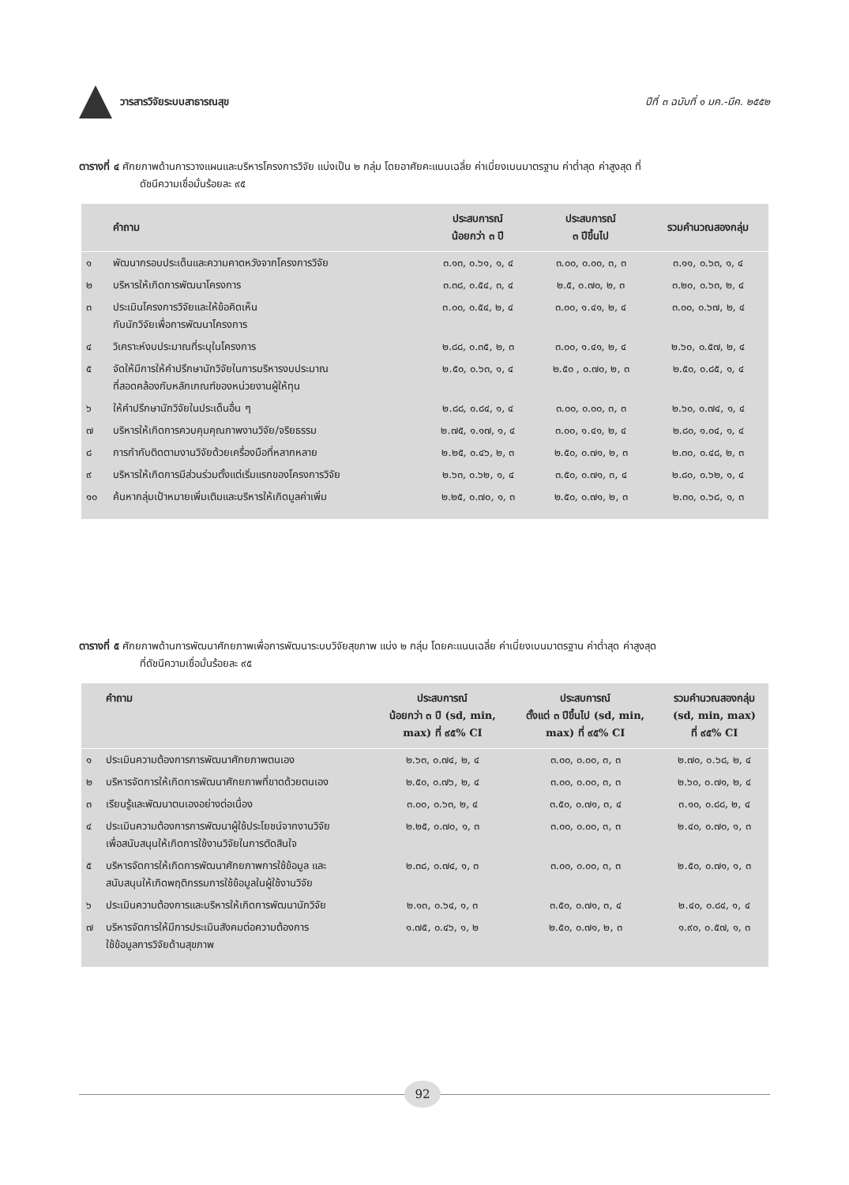วารสารวิจัยระบบสาธารณสุข
ปีที่ ๓ ฉบับที่ ๑ มค.-มีค. ๒๕๕๒
ตารางที่ ๔ ศักยภาพด้านการวางแผนและบริหารโครงการวิจัย แบ่งเป็น ๒ กลุ่ม โดยอาศัยคะแนนเฉลี่ย ค่าเบี่ยงเบนมาตรฐาน ค่าต่ำสุด ค่าสูงสุด ที่
ดัชนีความเชื่อมั่นร้อยละ ๙๕
| | คำถาม | ประสบการณ์ น้อยกว่า ๓ ปี | ประสบการณ์ ๓ ปีขึ้นไป | รวมคำนวณสองกลุ่ม |
| --- | --- | --- | --- | --- |
| ๑ | พัฒนากรอบประเด็นและความคาดหวังจากโครงการวิจัย | ๓.๑๓, ๐.๖๑, ๑, ๔ | ๓.๐๐, ๐.๐๐, ๓, ๓ | ๓.๑๑, ๐.๖๓, ๑, ๔ |
| ๒ | บริหารให้เกิดการพัฒนาโครงการ | ๓.๓๘, ๐.๕๔, ๓, ๔ | ๒.๕, ๐.๗๐, ๒, ๓ | ๓.๒๐, ๐.๖๓, ๒, ๔ |
| ๓ | ประเมินโครงการวิจัยและให้ข้อคิดเห็น กับนักวิจัยเพื่อการพัฒนาโครงการ | ๓.๐๐, ๐.๕๔, ๒, ๔ | ๓.๐๐, ๑.๔๑, ๒, ๔ | ๓.๐๐, ๐.๖๗, ๒, ๔ |
| ๔ | วิเคราะห์งบประมาณที่ระบุในโครงการ | ๒.๘๘, ๐.๓๕, ๒, ๓ | ๓.๐๐, ๑.๔๑, ๒, ๔ | ๒.๖๐, ๐.๕๗, ๒, ๔ |
| ๕ | จัดให้มีการให้คำปรึกษานักวิจัยในการบริหารงบประมาณ ที่สอดคล้องกับหลักเกณฑ์ของหน่วยงานผู้ให้ทุน | ๒.๕๐, ๐.๖๓, ๑, ๔ | ๒.๕๐ , ๐.๗๐, ๒, ๓ | ๒.๕๐, ๐.๘๕, ๑, ๔ |
| ๖ | ให้คำปรึกษานักวิจัยในประเด็นอื่น ๆ | ๒.๘๘, ๐.๘๔, ๑, ๔ | ๓.๐๐, ๐.๐๐, ๓, ๓ | ๒.๖๐, ๐.๗๔, ๑, ๔ |
| ๗ | บริหารให้เกิดการควบคุมคุณภาพงานวิจัย/จริยธรรม | ๒.๗๕, ๑.๑๗, ๑, ๔ | ๓.๐๐, ๑.๔๑, ๒, ๔ | ๒.๘๐, ๑.๐๔, ๑, ๔ |
| ๘ | การกำกับติดตามงานวิจัยด้วยเครื่องมือที่หลากหลาย | ๒.๒๕, ๐.๔๖, ๒, ๓ | ๒.๕๐, ๐.๗๑, ๒, ๓ | ๒.๓๐, ๐.๔๘, ๒, ๓ |
| ๙ | บริหารให้เกิดการมีส่วนร่วมตั้งแต่เริ่มแรกของโครงการวิจัย | ๒.๖๓, ๐.๖๒, ๑, ๔ | ๓.๕๐, ๐.๗๑, ๓, ๔ | ๒.๘๐, ๐.๖๒, ๑, ๔ |
| ๑๐ | ค้นหากลุ่มเป้าหมายเพิ่มเติมและบริหารให้เกิดมูลค่าเพิ่ม | ๒.๒๕, ๐.๗๐, ๑, ๓ | ๒.๕๐, ๐.๗๑, ๒, ๓ | ๒.๓๐, ๐.๖๘, ๑, ๓ |
ตารางที่ ๕ ศักยภาพด้านการพัฒนาศักยภาพเพื่อการพัฒนาระบบวิจัยสุขภาพ แบ่ง ๒ กลุ่ม โดยคะแนนเฉลี่ย ค่าเบี่ยงเบนมาตรฐาน ค่าต่ำสุด ค่าสูงสุด
ที่ดัชนีความเชื่อมั่นร้อยละ ๙๕
| | คำถาม | ประสบการณ์ น้อยกว่า ๓ ปี (sd, min, max) ที่ ๙๕% CI | ประสบการณ์ ตั้งแต่ ๓ ปีขึ้นไป (sd, min, max) ที่ ๙๕% CI | รวมคำนวณสองกลุ่ม (sd, min, max) ที่ ๙๕% CI |
| --- | --- | --- | --- | --- |
| ๑ | ประเมินความต้องการการพัฒนาศักยภาพตนเอง | ๒.๖๓, ๐.๗๔, ๒, ๔ | ๓.๐๐, ๐.๐๐, ๓, ๓ | ๒.๗๐, ๐.๖๘, ๒, ๔ |
| ๒ | บริหารจัดการให้เกิดการพัฒนาศักยภาพที่ขาดด้วยตนเอง | ๒.๕๐, ๐.๗๖, ๒, ๔ | ๓.๐๐, ๐.๐๐, ๓, ๓ | ๒.๖๐, ๐.๗๑, ๒, ๔ |
| ๓ | เรียนรู้และพัฒนาตนเองอย่างต่อเนื่อง | ๓.๐๐, ๐.๖๓, ๒, ๔ | ๓.๕๐, ๐.๗๑, ๓, ๔ | ๓.๑๐, ๐.๘๘, ๒, ๔ |
| ๔ | ประเมินความต้องการการพัฒนาผู้ใช้ประโยชน์จากงานวิจัย เพื่อสนับสนุนให้เกิดการใช้งานวิจัยในการตัดสินใจ | ๒.๒๕, ๐.๗๐, ๑, ๓ | ๓.๐๐, ๐.๐๐, ๓, ๓ | ๒.๔๐, ๐.๗๐, ๑, ๓ |
| ๕ | บริหารจัดการให้เกิดการพัฒนาศักยภาพการใช้ข้อมูล และ สนับสนุนให้เกิดพฤติกรรมการใช้ข้อมูลในผู้ใช้งานวิจัย | ๒.๓๘, ๐.๗๔, ๑, ๓ | ๓.๐๐, ๐.๐๐, ๓, ๓ | ๒.๕๐, ๐.๗๑, ๑, ๓ |
| ๖ | ประเมินความต้องการและบริหารให้เกิดการพัฒนานักวิจัย | ๒.๑๓, ๐.๖๔, ๑, ๓ | ๓.๕๐, ๐.๗๑, ๓, ๔ | ๒.๔๐, ๐.๘๔, ๑, ๔ |
| ๗ | บริหารจัดการให้มีการประเมินสังคมต่อความต้องการ ใช้ข้อมูลการวิจัยด้านสุขภาพ | ๑.๗๕, ๐.๔๖, ๑, ๒ | ๒.๕๐, ๐.๗๑, ๒, ๓ | ๑.๙๐, ๐.๕๗, ๑, ๓ |
92